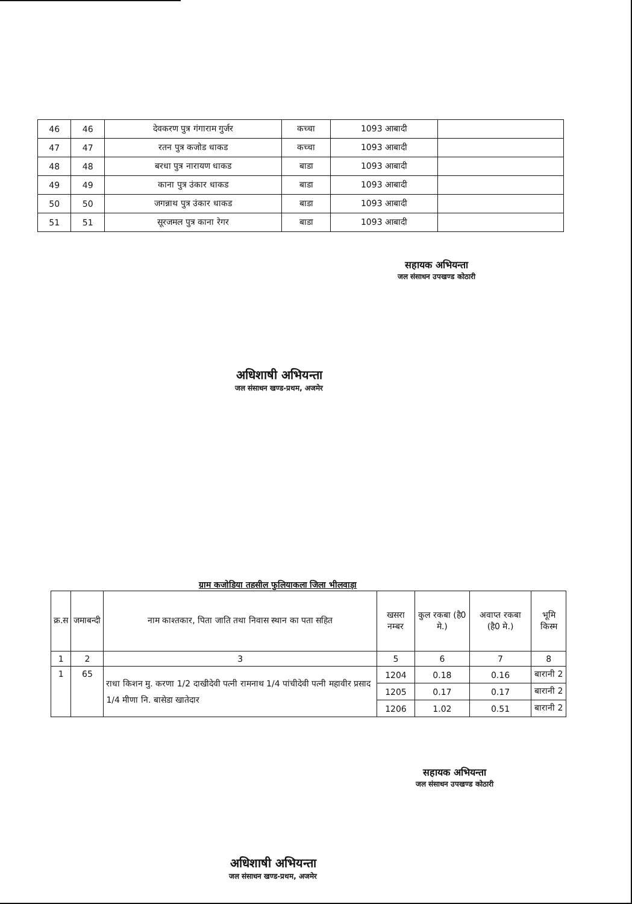| 46 | 46 | देवकरण पुत्र गंगाराम गुर्जर | कच्चा | 1093 आबादी | |
| 47 | 47 | रतन पुत्र कजोड धाकड | कच्चा | 1093 आबादी | |
| 48 | 48 | बरधा पुत्र नारायण धाकड | बाडा | 1093 आबादी | |
| 49 | 49 | काना पुत्र उंकार धाकड | बाडा | 1093 आबादी | |
| 50 | 50 | जगन्नाथ पुत्र उंकार धाकड | बाडा | 1093 आबादी | |
| 51 | 51 | सूरजमल पुत्र काना रेगर | बाडा | 1093 आबादी | |
सहायक अभियन्ता
जल संसाधन उपखण्ड कोठारी
अधिशाषी अभियन्ता
जल संसाधन खण्ड-प्रथम, अजमेर
ग्राम कजोडिया तहसील फुलियाकला जिला भीलवाड़ा
| क्र.स | जमाबन्दी | नाम काश्तकार, पिता जाति तथा निवास स्थान का पता सहित | खसरा नम्बर | कुल रकबा (है0 मे.) | अवाप्त रकबा (है0 मे.) | भूमि किस्म |
| --- | --- | --- | --- | --- | --- | --- |
| 1 | 2 | 3 | 5 | 6 | 7 | 8 |
| 1 | 65 | राधा किशन मु. करणा 1/2 दाखीदेवी पत्नी रामनाथ 1/4 पांचीदेवी पत्नी महावीर प्रसाद 1/4 मीणा नि. बासेडा खातेदार | 1204 | 0.18 | 0.16 | बारानी 2 |
| | | | 1205 | 0.17 | 0.17 | बारानी 2 |
| | | | 1206 | 1.02 | 0.51 | बारानी 2 |
सहायक अभियन्ता
जल संसाधन उपखण्ड कोठारी
अधिशाषी अभियन्ता
जल संसाधन खण्ड-प्रथम, अजमेर